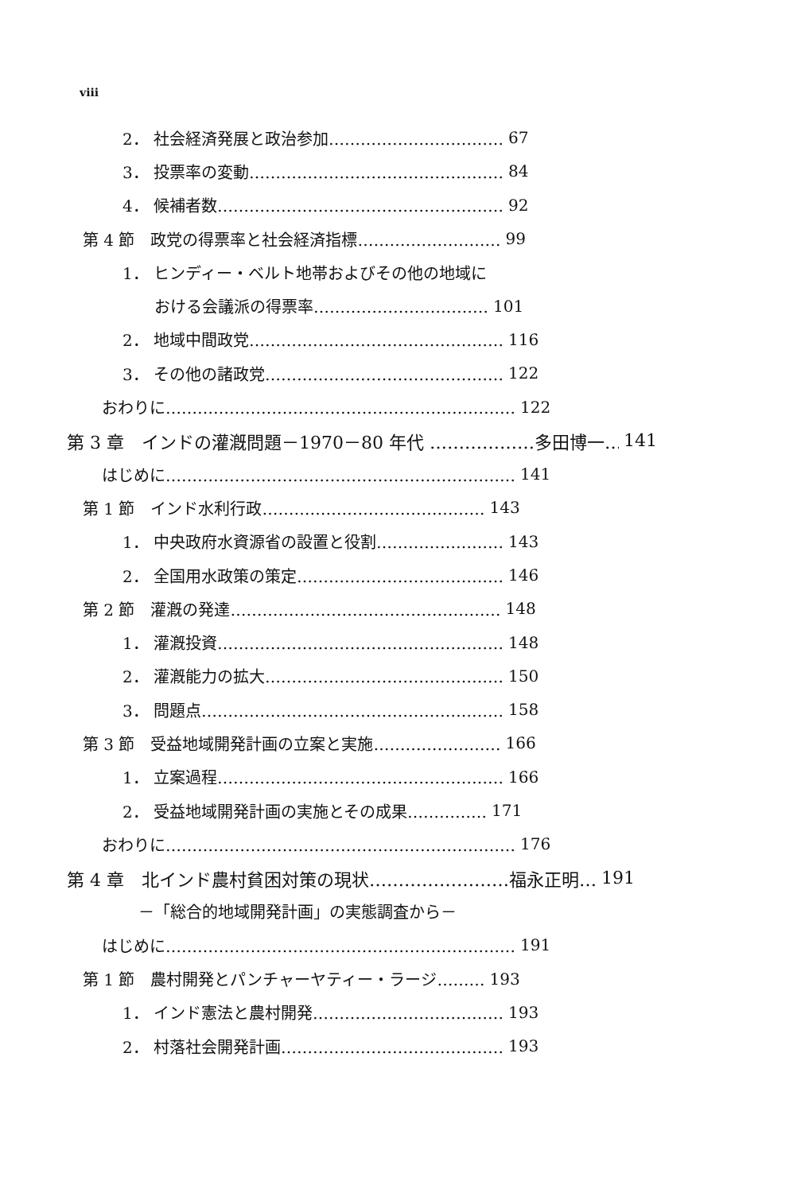viii
2． 社会経済発展と政治参加…………………………… 67
3． 投票率の変動………………………………………… 84
4． 候補者数……………………………………………… 92
第 4 節　政党の得票率と社会経済指標……………………… 99
1． ヒンディー・ベルト地帯およびその他の地域に
　　おける会議派の得票率…………………………… 101
2． 地域中間政党………………………………………… 116
3． その他の諸政党……………………………………… 122
おわりに………………………………………………………… 122
第 3 章　インドの灌漑問題－1970－80 年代 ………………多田博一… 141
はじめに………………………………………………………… 141
第 1 節　インド水利行政…………………………………… 143
1． 中央政府水資源省の設置と役割…………………… 143
2． 全国用水政策の策定………………………………… 146
第 2 節　灌漑の発達…………………………………………… 148
1． 灌漑投資……………………………………………… 148
2． 灌漑能力の拡大……………………………………… 150
3． 問題点………………………………………………… 158
第 3 節　受益地域開発計画の立案と実施…………………… 166
1． 立案過程……………………………………………… 166
2． 受益地域開発計画の実施とその成果…………… 171
おわりに………………………………………………………… 176
第 4 章　北インド農村貧困対策の現状……………………福永正明… 191
　－「総合的地域開発計画」の実態調査から－
はじめに………………………………………………………… 191
第 1 節　農村開発とパンチャーヤティー・ラージ……… 193
1． インド憲法と農村開発……………………………… 193
2． 村落社会開発計画…………………………………… 193